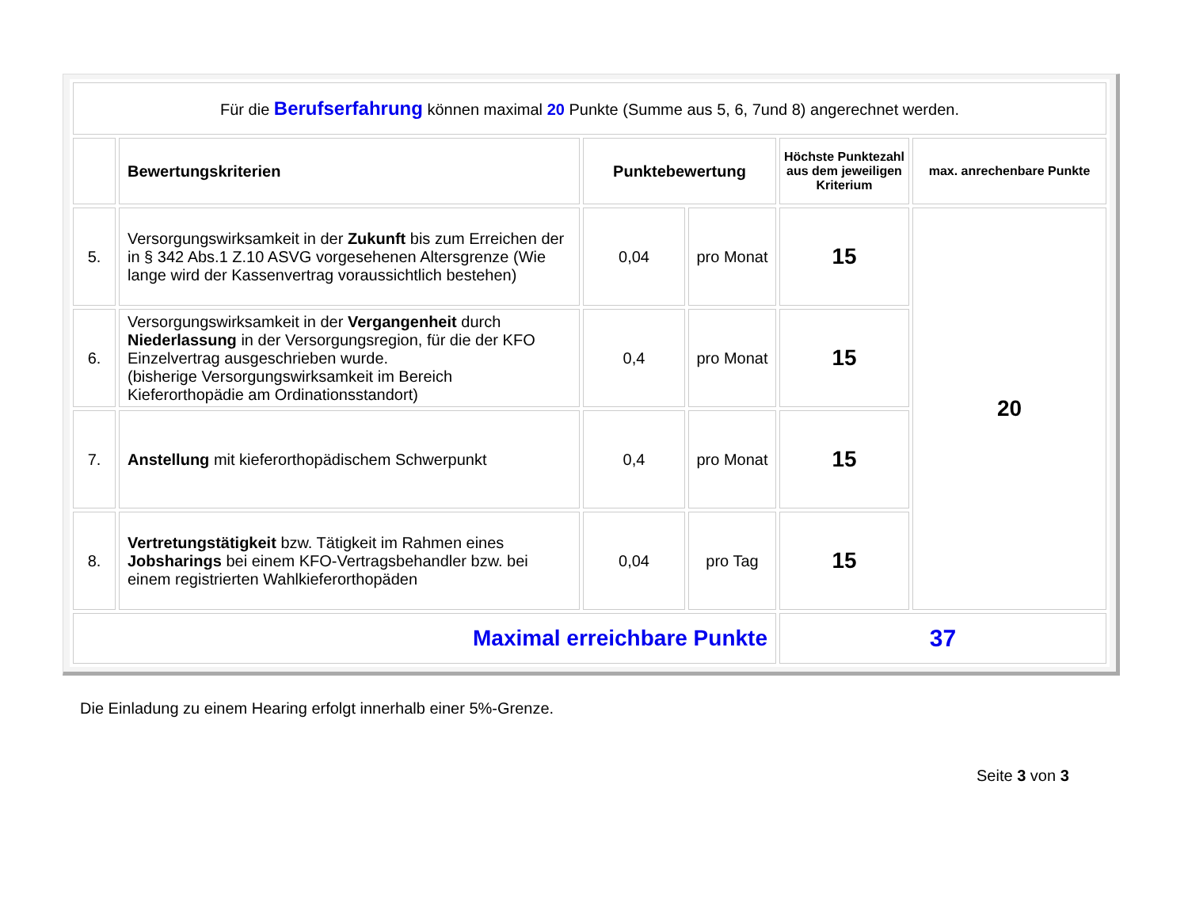| Für die Berufserfahrung können maximal 20 Punkte (Summe aus 5, 6, 7und 8) angerechnet werden. | | | | | |
| | Bewertungskriterien | Punktebewertung | | Höchste Punktezahl aus dem jeweiligen Kriterium | max. anrechenbare Punkte |
| 5. | Versorgungswirksamkeit in der Zukunft bis zum Erreichen der in § 342 Abs.1 Z.10 ASVG vorgesehenen Altersgrenze (Wie lange wird der Kassenvertrag voraussichtlich bestehen) | 0,04 | pro Monat | 15 | 20 |
| 6. | Versorgungswirksamkeit in der Vergangenheit durch Niederlassung in der Versorgungsregion, für die der KFO Einzelvertrag ausgeschrieben wurde. (bisherige Versorgungswirksamkeit im Bereich Kieferorthopädie am Ordinationsstandort) | 0,4 | pro Monat | 15 | |
| 7. | Anstellung mit kieferorthopädischem Schwerpunkt | 0,4 | pro Monat | 15 | |
| 8. | Vertretungstätigkeit bzw. Tätigkeit im Rahmen eines Jobsharings bei einem KFO-Vertragsbehandler bzw. bei einem registrierten Wahlkieferorthopäden | 0,04 | pro Tag | 15 | |
| Maximal erreichbare Punkte | | | | 37 | |
Die Einladung zu einem Hearing erfolgt innerhalb einer 5%-Grenze.
Seite 3 von 3